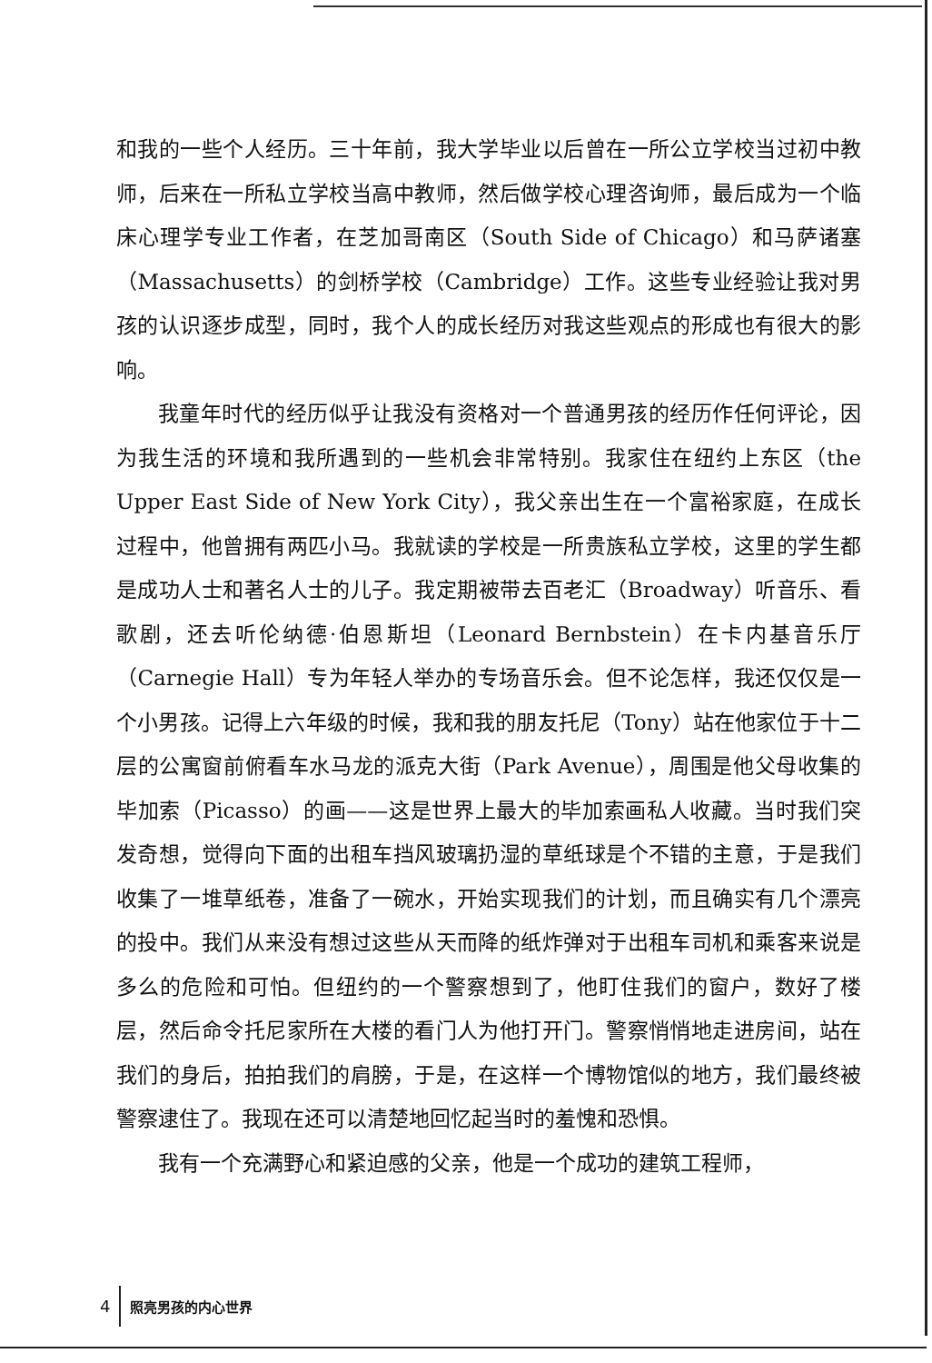和我的一些个人经历。三十年前，我大学毕业以后曾在一所公立学校当过初中教师，后来在一所私立学校当高中教师，然后做学校心理咨询师，最后成为一个临床心理学专业工作者，在芝加哥南区（South Side of Chicago）和马萨诸塞（Massachusetts）的剑桥学校（Cambridge）工作。这些专业经验让我对男孩的认识逐步成型，同时，我个人的成长经历对我这些观点的形成也有很大的影响。
我童年时代的经历似乎让我没有资格对一个普通男孩的经历作任何评论，因为我生活的环境和我所遇到的一些机会非常特别。我家住在纽约上东区（the Upper East Side of New York City），我父亲出生在一个富裕家庭，在成长过程中，他曾拥有两匹小马。我就读的学校是一所贵族私立学校，这里的学生都是成功人士和著名人士的儿子。我定期被带去百老汇（Broadway）听音乐、看歌剧，还去听伦纳德·伯恩斯坦（Leonard Bernbstein）在卡内基音乐厅（Carnegie Hall）专为年轻人举办的专场音乐会。但不论怎样，我还仅仅是一个小男孩。记得上六年级的时候，我和我的朋友托尼（Tony）站在他家位于十二层的公寓窗前俯看车水马龙的派克大街（Park Avenue），周围是他父母收集的毕加索（Picasso）的画——这是世界上最大的毕加索画私人收藏。当时我们突发奇想，觉得向下面的出租车挡风玻璃扔湿的草纸球是个不错的主意，于是我们收集了一堆草纸卷，准备了一碗水，开始实现我们的计划，而且确实有几个漂亮的投中。我们从来没有想过这些从天而降的纸炸弹对于出租车司机和乘客来说是多么的危险和可怕。但纽约的一个警察想到了，他盯住我们的窗户，数好了楼层，然后命令托尼家所在大楼的看门人为他打开门。警察悄悄地走进房间，站在我们的身后，拍拍我们的肩膀，于是，在这样一个博物馆似的地方，我们最终被警察逮住了。我现在还可以清楚地回忆起当时的羞愧和恐惧。
我有一个充满野心和紧迫感的父亲，他是一个成功的建筑工程师，
4 照亮男孩的内心世界